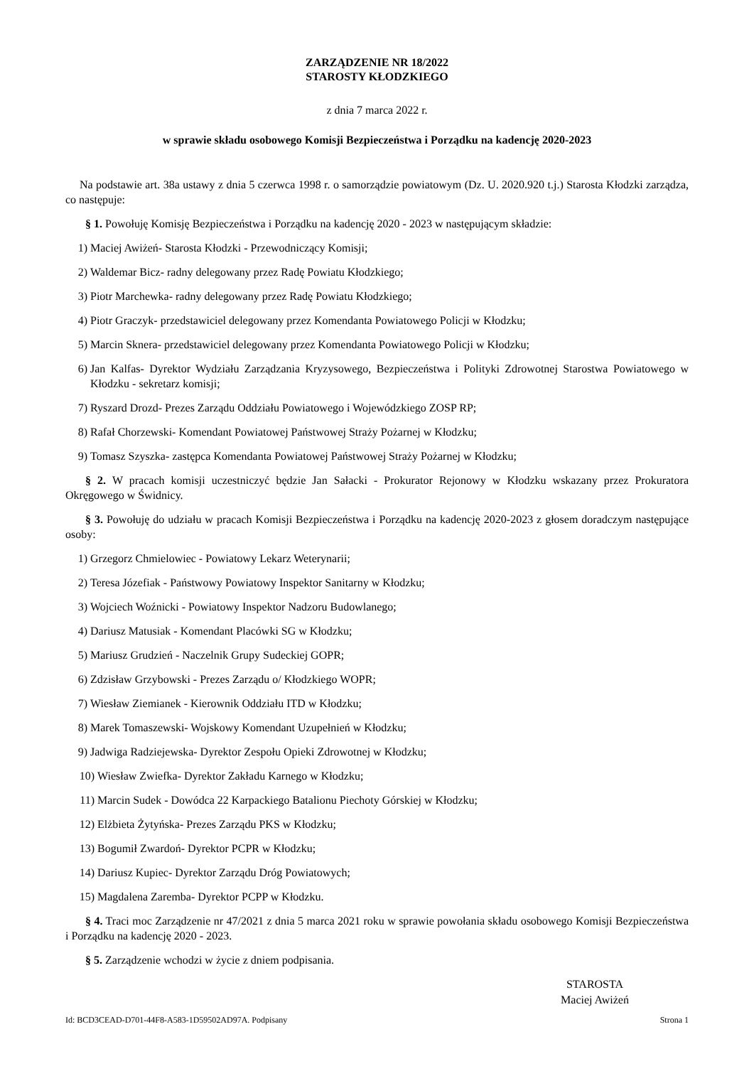ZARZĄDZENIE NR 18/2022
STAROSTY KŁODZKIEGO
z dnia 7 marca 2022 r.
w sprawie składu osobowego Komisji Bezpieczeństwa i Porządku na kadencję 2020-2023
Na podstawie art. 38a ustawy z dnia 5 czerwca 1998 r. o samorządzie powiatowym (Dz. U. 2020.920 t.j.) Starosta Kłodzki zarządza, co następuje:
§ 1. Powołuję Komisję Bezpieczeństwa i Porządku na kadencję 2020 - 2023 w następującym składzie:
1) Maciej Awiżeń- Starosta Kłodzki - Przewodniczący Komisji;
2) Waldemar Bicz- radny delegowany przez Radę Powiatu Kłodzkiego;
3) Piotr Marchewka- radny delegowany przez Radę Powiatu Kłodzkiego;
4) Piotr Graczyk- przedstawiciel delegowany przez Komendanta Powiatowego Policji w Kłodzku;
5) Marcin Sknera- przedstawiciel delegowany przez Komendanta Powiatowego Policji w Kłodzku;
6) Jan Kalfas- Dyrektor Wydziału Zarządzania Kryzysowego, Bezpieczeństwa i Polityki Zdrowotnej Starostwa Powiatowego w Kłodzku - sekretarz komisji;
7) Ryszard Drozd- Prezes Zarządu Oddziału Powiatowego i Wojewódzkiego ZOSP RP;
8) Rafał Chorzewski- Komendant Powiatowej Państwowej Straży Pożarnej w Kłodzku;
9) Tomasz Szyszka- zastępca Komendanta Powiatowej Państwowej Straży Pożarnej w Kłodzku;
§ 2. W pracach komisji uczestniczyć będzie Jan Sałacki - Prokurator Rejonowy w Kłodzku wskazany przez Prokuratora Okręgowego w Świdnicy.
§ 3. Powołuję do udziału w pracach Komisji Bezpieczeństwa i Porządku na kadencję 2020-2023 z głosem doradczym następujące osoby:
1) Grzegorz Chmielowiec - Powiatowy Lekarz Weterynarii;
2) Teresa Józefiak - Państwowy Powiatowy Inspektor Sanitarny w Kłodzku;
3) Wojciech Woźnicki - Powiatowy Inspektor Nadzoru Budowlanego;
4) Dariusz Matusiak - Komendant Placówki SG w Kłodzku;
5) Mariusz Grudzień - Naczelnik Grupy Sudeckiej GOPR;
6) Zdzisław Grzybowski - Prezes Zarządu o/ Kłodzkiego WOPR;
7) Wiesław Ziemianek - Kierownik Oddziału ITD w Kłodzku;
8) Marek Tomaszewski- Wojskowy Komendant Uzupełnień w Kłodzku;
9) Jadwiga Radziejewska- Dyrektor Zespołu Opieki Zdrowotnej w Kłodzku;
10) Wiesław Zwiefka- Dyrektor Zakładu Karnego w Kłodzku;
11) Marcin Sudek - Dowódca 22 Karpackiego Batalionu Piechoty Górskiej w Kłodzku;
12) Elżbieta Żytyńska- Prezes Zarządu PKS w Kłodzku;
13) Bogumił Zwardoń- Dyrektor PCPR w Kłodzku;
14) Dariusz Kupiec- Dyrektor Zarządu Dróg Powiatowych;
15) Magdalena Zaremba- Dyrektor PCPP w Kłodzku.
§ 4. Traci moc Zarządzenie nr 47/2021 z dnia 5 marca 2021 roku w sprawie powołania składu osobowego Komisji Bezpieczeństwa i Porządku na kadencję 2020 - 2023.
§ 5. Zarządzenie wchodzi w życie z dniem podpisania.
STAROSTA
Maciej Awiżeń
Id: BCD3CEAD-D701-44F8-A583-1D59502AD97A. Podpisany Strona 1